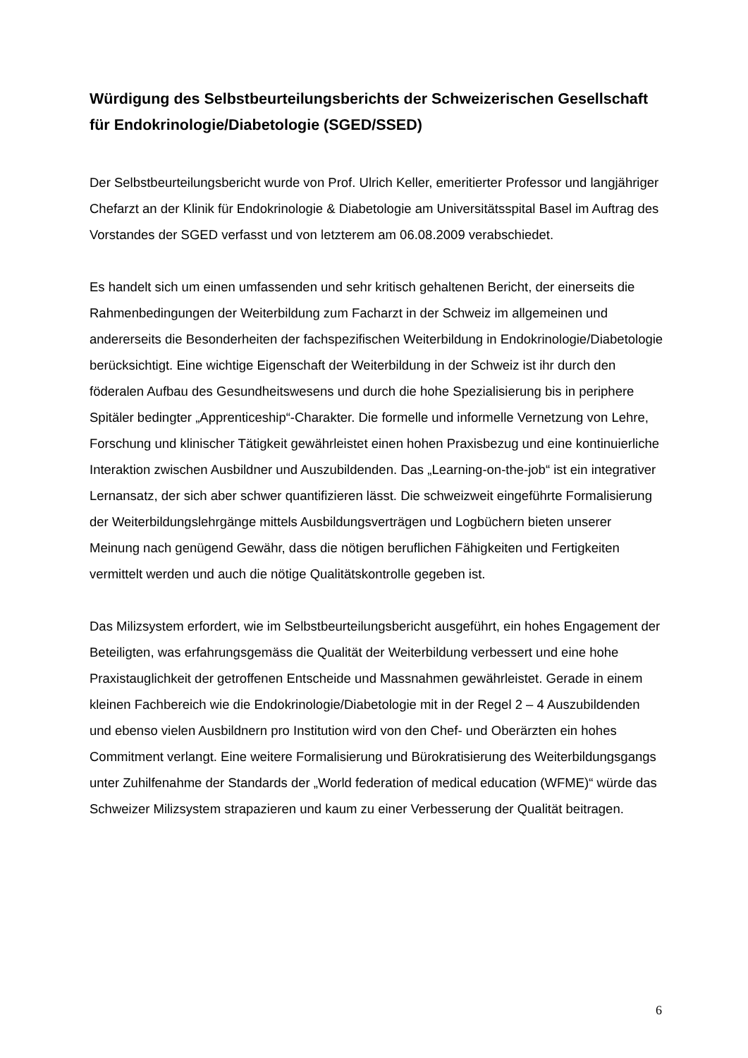Würdigung des Selbstbeurteilungsberichts der Schweizerischen Gesellschaft für Endokrinologie/Diabetologie (SGED/SSED)
Der Selbstbeurteilungsbericht wurde von Prof. Ulrich Keller, emeritierter Professor und langjähriger Chefarzt an der Klinik für Endokrinologie & Diabetologie am Universitätsspital Basel im Auftrag des Vorstandes der SGED verfasst und von letzterem am 06.08.2009 verabschiedet.
Es handelt sich um einen umfassenden und sehr kritisch gehaltenen Bericht, der einerseits die Rahmenbedingungen der Weiterbildung zum Facharzt in der Schweiz im allgemeinen und andererseits die Besonderheiten der fachspezifischen Weiterbildung in Endokrinologie/Diabetologie berücksichtigt. Eine wichtige Eigenschaft der Weiterbildung in der Schweiz ist ihr durch den föderalen Aufbau des Gesundheitswesens und durch die hohe Spezialisierung bis in periphere Spitäler bedingter „Apprenticeship“-Charakter. Die formelle und informelle Vernetzung von Lehre, Forschung und klinischer Tätigkeit gewährleistet einen hohen Praxisbezug und eine kontinuierliche Interaktion zwischen Ausbildner und Auszubildenden. Das „Learning-on-the-job“ ist ein integrativer Lernansatz, der sich aber schwer quantifizieren lässt. Die schweizweit eingeführte Formalisierung der Weiterbildungslehrgänge mittels Ausbildungsverträgen und Logbüchern bieten unserer Meinung nach genügend Gewähr, dass die nötigen beruflichen Fähigkeiten und Fertigkeiten vermittelt werden und auch die nötige Qualitätskontrolle gegeben ist.
Das Milizsystem erfordert, wie im Selbstbeurteilungsbericht ausgeführt, ein hohes Engagement der Beteiligten, was erfahrungsgemäss die Qualität der Weiterbildung verbessert und eine hohe Praxistauglichkeit der getroffenen Entscheide und Massnahmen gewährleistet. Gerade in einem kleinen Fachbereich wie die Endokrinologie/Diabetologie mit in der Regel 2 – 4 Auszubildenden und ebenso vielen Ausbildnern pro Institution wird von den Chef- und Oberärzten ein hohes Commitment verlangt. Eine weitere Formalisierung und Bürokratisierung des Weiterbildungsgangs unter Zuhilfenahme der Standards der „World federation of medical education (WFME)“ würde das Schweizer Milizsystem strapazieren und kaum zu einer Verbesserung der Qualität beitragen.
6